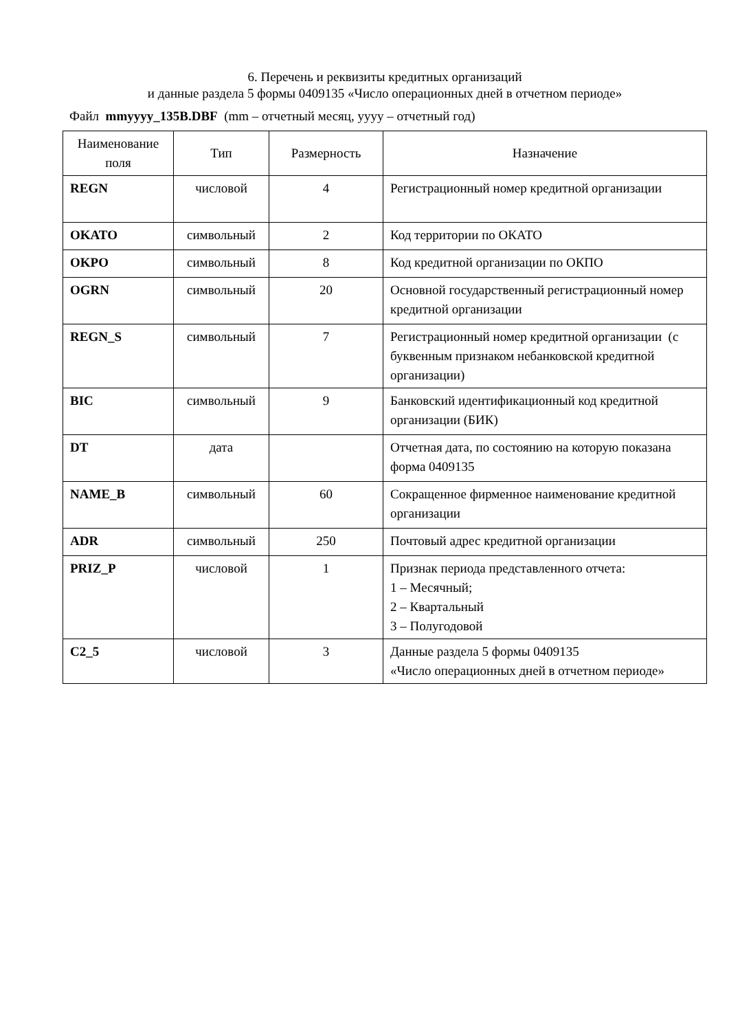6. Перечень и реквизиты кредитных организаций
и данные раздела 5 формы 0409135 «Число операционных дней в отчетном периоде»
Файл mmyyyy_135B.DBF (mm – отчетный месяц, yyyy – отчетный год)
| Наименование поля | Тип | Размерность | Назначение |
| --- | --- | --- | --- |
| REGN | числовой | 4 | Регистрационный номер кредитной организации |
| OKATO | символьный | 2 | Код территории по ОКАТО |
| OKPO | символьный | 8 | Код кредитной организации по ОКПО |
| OGRN | символьный | 20 | Основной государственный регистрационный номер кредитной организации |
| REGN_S | символьный | 7 | Регистрационный номер кредитной организации (с буквенным признаком небанковской кредитной организации) |
| BIC | символьный | 9 | Банковский идентификационный код кредитной организации (БИК) |
| DT | дата | | Отчетная дата, по состоянию на которую показана форма 0409135 |
| NAME_B | символьный | 60 | Сокращенное фирменное наименование кредитной организации |
| ADR | символьный | 250 | Почтовый адрес кредитной организации |
| PRIZ_P | числовой | 1 | Признак периода представленного отчета: 1 – Месячный; 2 – Квартальный 3 – Полугодовой |
| C2_5 | числовой | 3 | Данные раздела 5 формы 0409135 «Число операционных дней в отчетном периоде» |